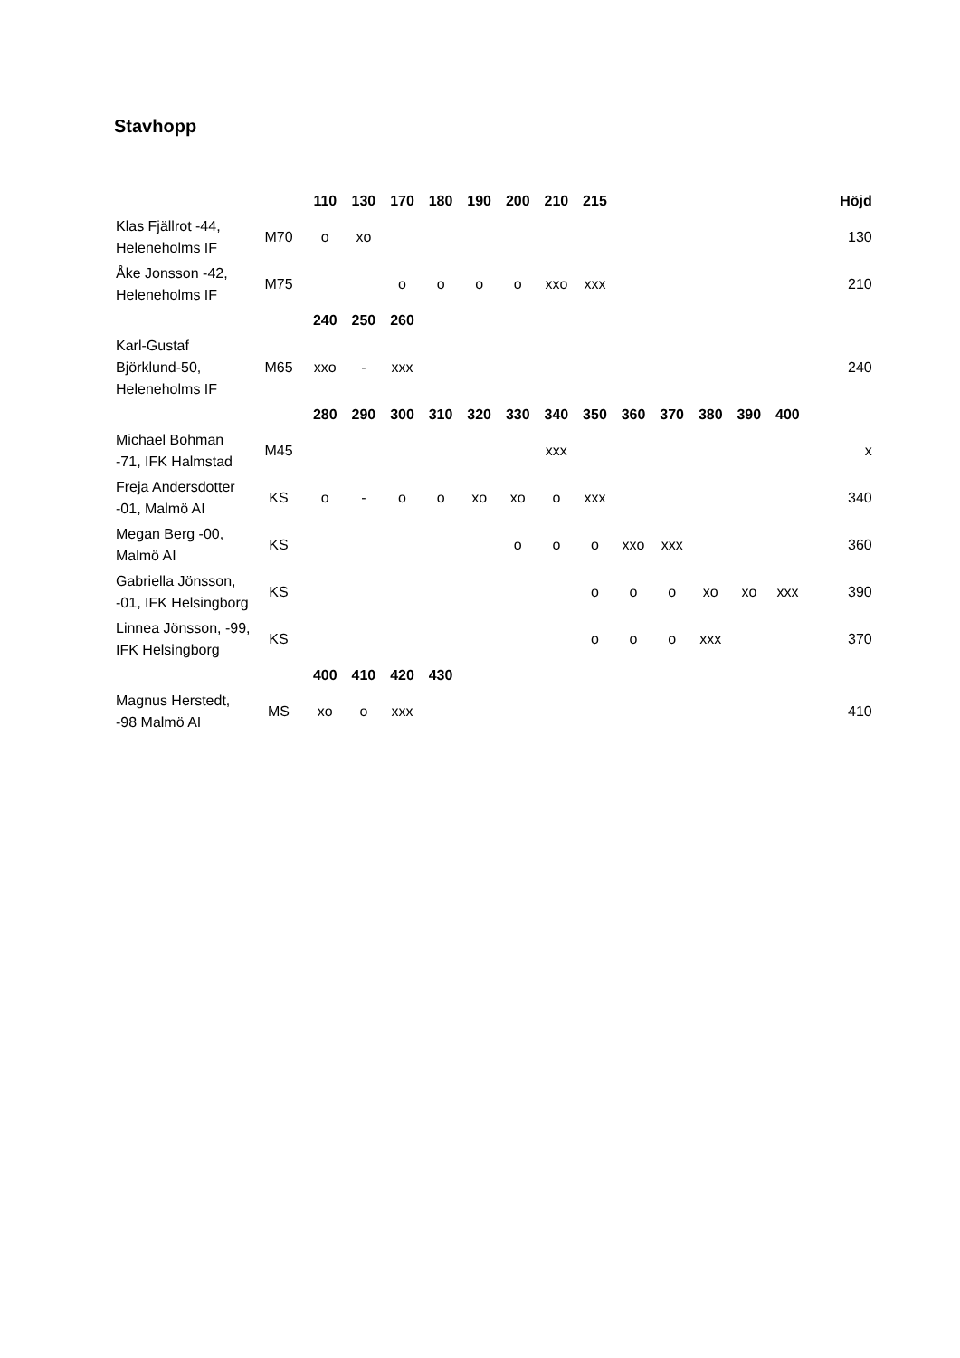Stavhopp
| | | 110 | 130 | 170 | 180 | 190 | 200 | 210 | 215 | | | | | | Höjd |
| Klas Fjällrot -44, Heleneholms IF | M70 | o | xo | | | | | | | | | | | | 130 |
| Åke Jonsson -42, Heleneholms IF | M75 | | | o | o | o | o | xxo | xxx | | | | | | 210 |
| | | 240 | 250 | 260 | | | | | | | | | | | |
| Karl-Gustaf Björklund-50, Heleneholms IF | M65 | xxo | - | xxx | | | | | | | | | | | 240 |
| | | 280 | 290 | 300 | 310 | 320 | 330 | 340 | 350 | 360 | 370 | 380 | 390 | 400 | |
| Michael Bohman -71, IFK Halmstad | M45 | | | | | | | xxx | | | | | | | x |
| Freja Andersdotter -01, Malmö AI | KS | o | - | o | o | xo | xo | o | xxx | | | | | | 340 |
| Megan Berg -00, Malmö AI | KS | | | | | | o | o | o | xxo | xxx | | | | 360 |
| Gabriella Jönsson, -01, IFK Helsingborg | KS | | | | | | | | o | o | o | xo | xo | xxx | 390 |
| Linnea Jönsson, -99, IFK Helsingborg | KS | | | | | | | | o | o | o | xxx | | | 370 |
| | | 400 | 410 | 420 | 430 | | | | | | | | | | |
| Magnus Herstedt, -98 Malmö AI | MS | xo | o | xxx | | | | | | | | | | | 410 |